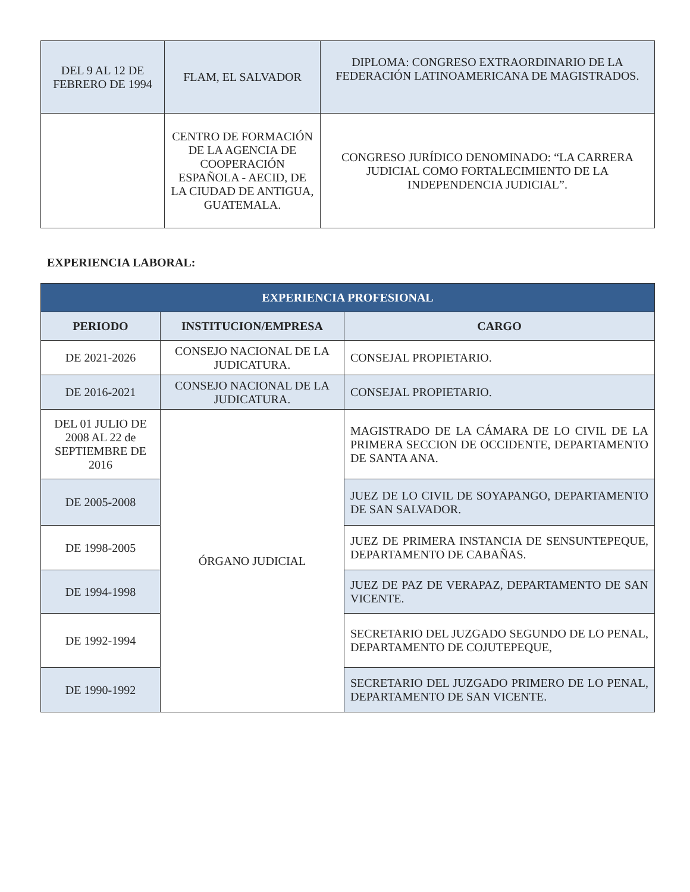| DEL 9 AL 12 DE FEBRERO DE 1994 | FLAM, EL SALVADOR | DIPLOMA: CONGRESO EXTRAORDINARIO DE LA FEDERACIÓN LATINOAMERICANA DE MAGISTRADOS. |
| | CENTRO DE FORMACIÓN DE LA AGENCIA DE COOPERACIÓN ESPAÑOLA - AECID, DE LA CIUDAD DE ANTIGUA, GUATEMALA. | CONGRESO JURÍDICO DENOMINADO: “LA CARRERA JUDICIAL COMO FORTALECIMIENTO DE LA INDEPENDENCIA JUDICIAL”. |
EXPERIENCIA LABORAL:
| EXPERIENCIA PROFESIONAL | | |
| --- | --- | --- |
| PERIODO | INSTITUCION/EMPRESA | CARGO |
| DE 2021-2026 | CONSEJO NACIONAL DE LA JUDICATURA. | CONSEJAL PROPIETARIO. |
| DE 2016-2021 | CONSEJO NACIONAL DE LA JUDICATURA. | CONSEJAL PROPIETARIO. |
| DEL 01 JULIO DE 2008 AL 22 de SEPTIEMBRE DE 2016 | ÓRGANO JUDICIAL | MAGISTRADO DE LA CÁMARA DE LO CIVIL DE LA PRIMERA SECCION DE OCCIDENTE, DEPARTAMENTO DE SANTA ANA. |
| DE 2005-2008 | | JUEZ DE LO CIVIL DE SOYAPANGO, DEPARTAMENTO DE SAN SALVADOR. |
| DE 1998-2005 | | JUEZ DE PRIMERA INSTANCIA DE SENSUNTEPEQUE, DEPARTAMENTO DE CABAÑAS. |
| DE 1994-1998 | | JUEZ DE PAZ DE VERAPAZ, DEPARTAMENTO DE SAN VICENTE. |
| DE 1992-1994 | | SECRETARIO DEL JUZGADO SEGUNDO DE LO PENAL, DEPARTAMENTO DE COJUTEPEQUE, |
| DE 1990-1992 | | SECRETARIO DEL JUZGADO PRIMERO DE LO PENAL, DEPARTAMENTO DE SAN VICENTE. |